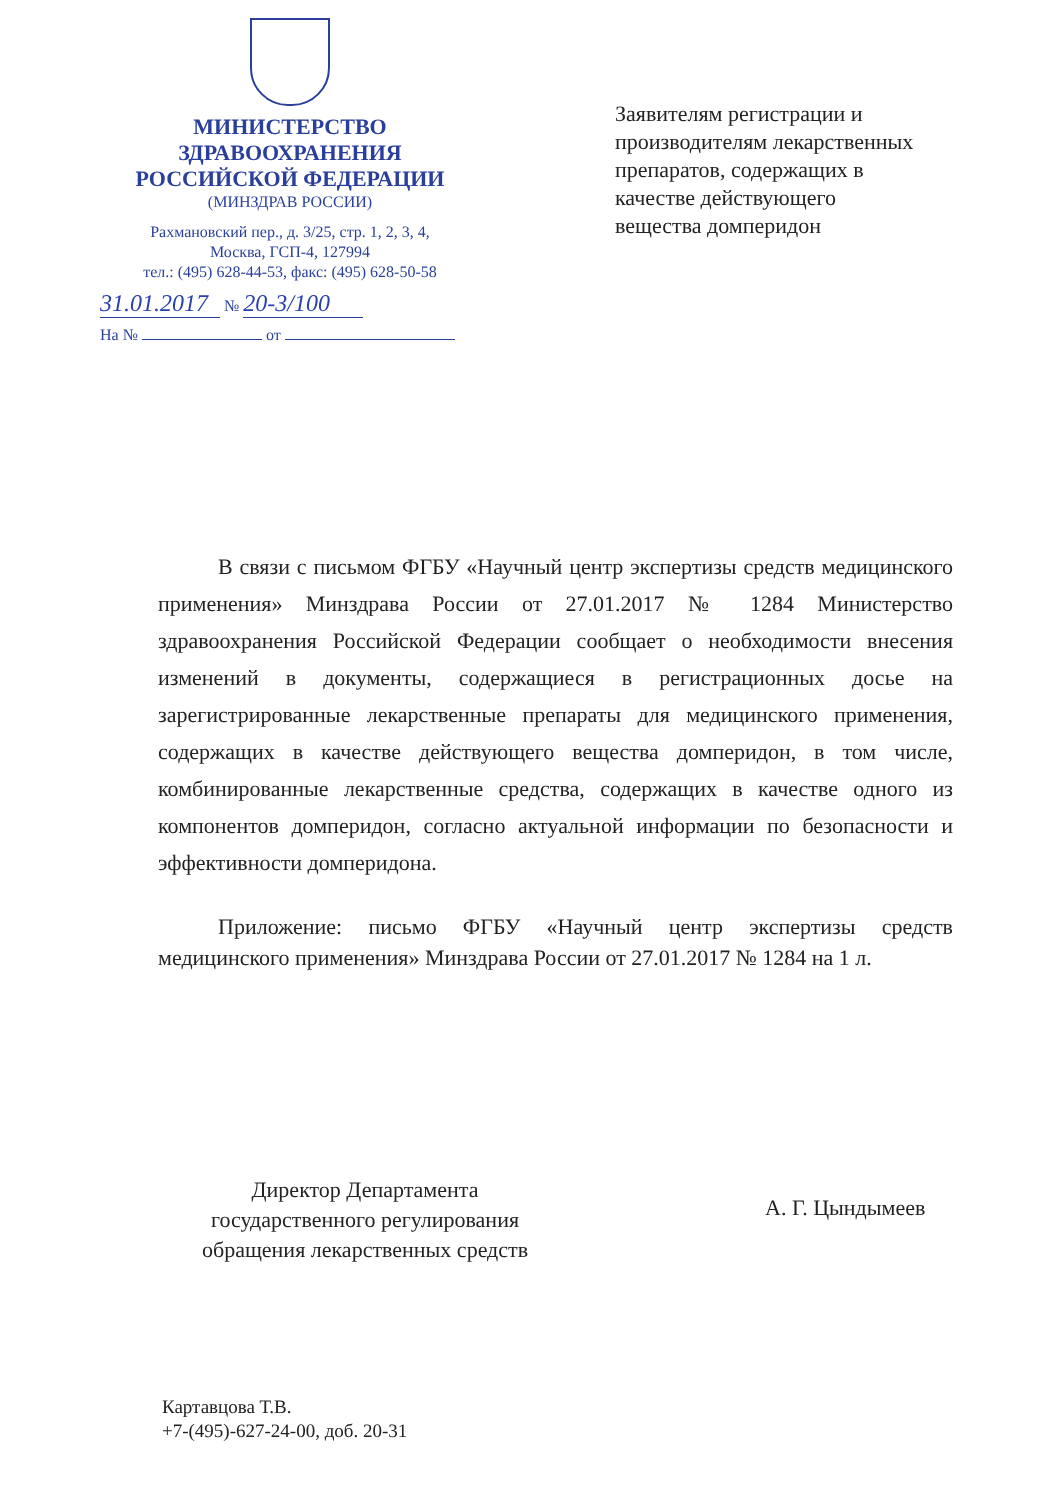МИНИСТЕРСТВО
ЗДРАВООХРАНЕНИЯ
РОССИЙСКОЙ ФЕДЕРАЦИИ
(МИНЗДРАВ РОССИИ)
Рахмановский пер., д. 3/25, стр. 1, 2, 3, 4,
Москва, ГСП-4, 127994
тел.: (495) 628-44-53, факс: (495) 628-50-58
31.01.2017 № 20-3/100
На № от
Заявителям регистрации и
производителям лекарственных
препаратов, содержащих в
качестве действующего
вещества домперидон
В связи с письмом ФГБУ «Научный центр экспертизы средств медицинского применения» Минздрава России от 27.01.2017 № 1284 Министерство здравоохранения Российской Федерации сообщает о необходимости внесения изменений в документы, содержащиеся в регистрационных досье на зарегистрированные лекарственные препараты для медицинского применения, содержащих в качестве действующего вещества домперидон, в том числе, комбинированные лекарственные средства, содержащих в качестве одного из компонентов домперидон, согласно актуальной информации по безопасности и эффективности домперидона.
Приложение: письмо ФГБУ «Научный центр экспертизы средств медицинского применения» Минздрава России от 27.01.2017 № 1284 на 1 л.
Директор Департамента
государственного регулирования
обращения лекарственных средств
А. Г. Цындымеев
Картавцова Т.В.
+7-(495)-627-24-00, доб. 20-31